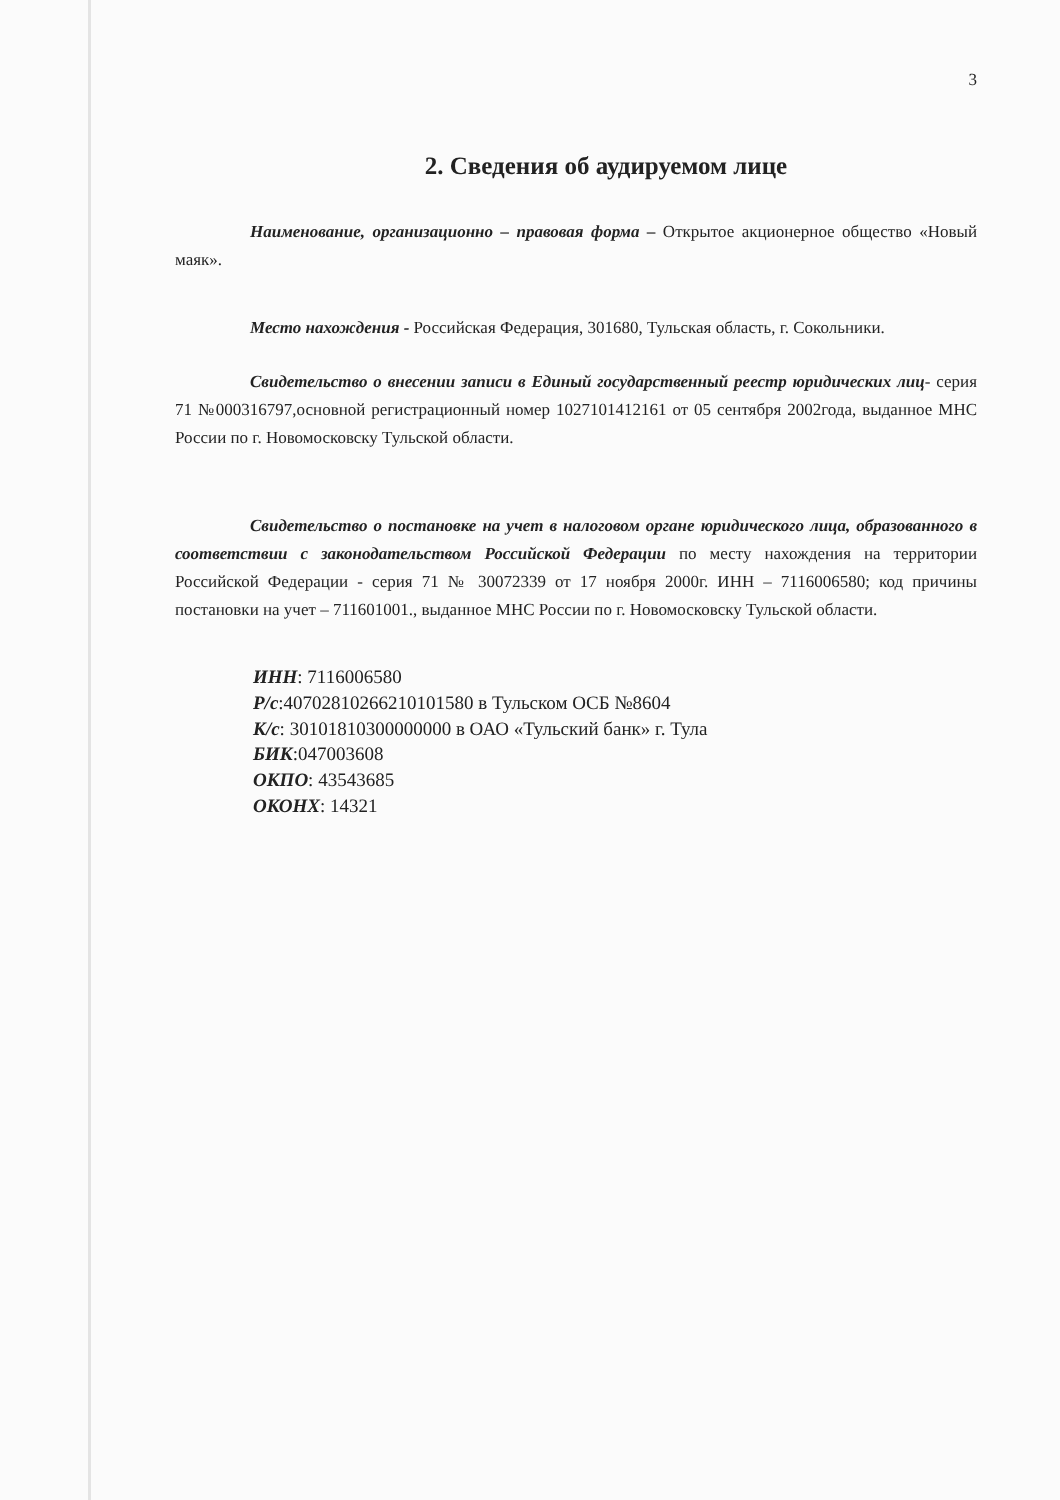3
2. Сведения об аудируемом лице
Наименование, организационно – правовая форма – Открытое акционерное общество «Новый маяк».
Место нахождения - Российская Федерация, 301680, Тульская область, г. Сокольники.
Свидетельство о внесении записи в Единый государственный реестр юридических лиц- серия 71 №000316797,основной регистрационный номер 1027101412161 от 05 сентября 2002года, выданное МНС России по г. Новомосковску Тульской области.
Свидетельство о постановке на учет в налоговом органе юридического лица, образованного в соответствии с законодательством Российской Федерации по месту нахождения на территории Российской Федерации - серия 71 № 30072339 от 17 ноября 2000г. ИНН – 7116006580; код причины постановки на учет – 711601001., выданное МНС России по г. Новомосковску Тульской области.
ИНН: 7116006580
Р/с:40702810266210101580 в Тульском ОСБ №8604
К/с: 30101810300000000 в ОАО «Тульский банк» г. Тула
БИК:047003608
ОКПО: 43543685
ОКОНХ: 14321